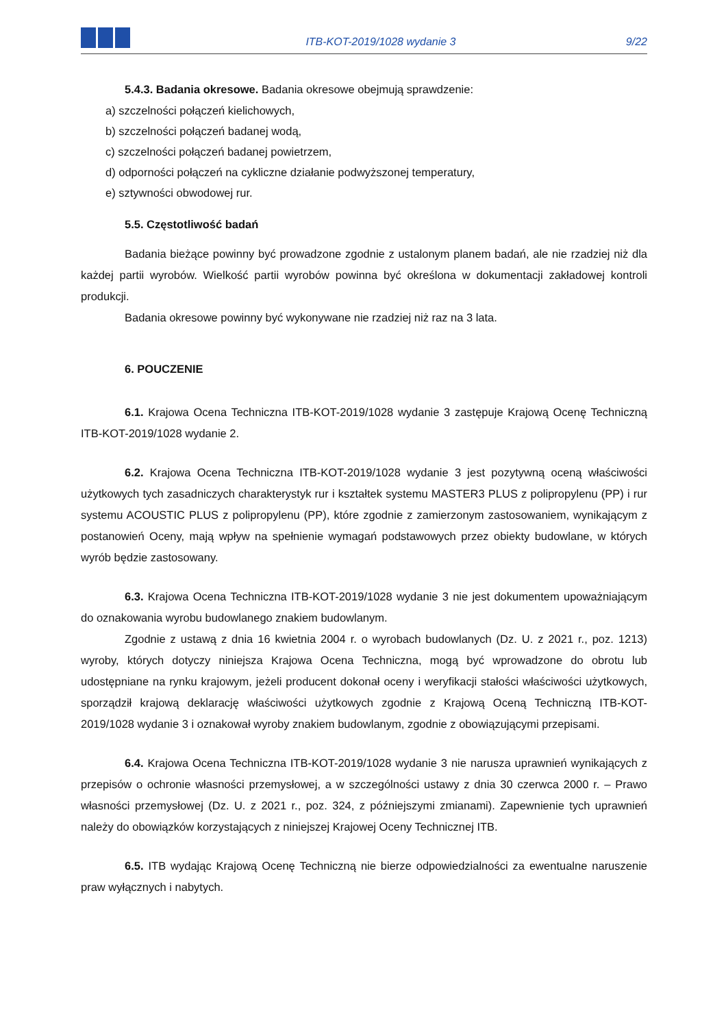ITB-KOT-2019/1028 wydanie 3
9/22
5.4.3. Badania okresowe. Badania okresowe obejmują sprawdzenie:
a) szczelności połączeń kielichowych,
b) szczelności połączeń badanej wodą,
c) szczelności połączeń badanej powietrzem,
d) odporności połączeń na cykliczne działanie podwyższonej temperatury,
e) sztywności obwodowej rur.
5.5. Częstotliwość badań
Badania bieżące powinny być prowadzone zgodnie z ustalonym planem badań, ale nie rzadziej niż dla każdej partii wyrobów. Wielkość partii wyrobów powinna być określona w dokumentacji zakładowej kontroli produkcji.
Badania okresowe powinny być wykonywane nie rzadziej niż raz na 3 lata.
6. POUCZENIE
6.1. Krajowa Ocena Techniczna ITB-KOT-2019/1028 wydanie 3 zastępuje Krajową Ocenę Techniczną ITB-KOT-2019/1028 wydanie 2.
6.2. Krajowa Ocena Techniczna ITB-KOT-2019/1028 wydanie 3 jest pozytywną oceną właściwości użytkowych tych zasadniczych charakterystyk rur i kształtek systemu MASTER3 PLUS z polipropylenu (PP) i rur systemu ACOUSTIC PLUS z polipropylenu (PP), które zgodnie z zamierzonym zastosowaniem, wynikającym z postanowień Oceny, mają wpływ na spełnienie wymagań podstawowych przez obiekty budowlane, w których wyrób będzie zastosowany.
6.3. Krajowa Ocena Techniczna ITB-KOT-2019/1028 wydanie 3 nie jest dokumentem upoważniającym do oznakowania wyrobu budowlanego znakiem budowlanym.
Zgodnie z ustawą z dnia 16 kwietnia 2004 r. o wyrobach budowlanych (Dz. U. z 2021 r., poz. 1213) wyroby, których dotyczy niniejsza Krajowa Ocena Techniczna, mogą być wprowadzone do obrotu lub udostępniane na rynku krajowym, jeżeli producent dokonał oceny i weryfikacji stałości właściwości użytkowych, sporządził krajową deklarację właściwości użytkowych zgodnie z Krajową Oceną Techniczną ITB-KOT-2019/1028 wydanie 3 i oznakował wyroby znakiem budowlanym, zgodnie z obowiązującymi przepisami.
6.4. Krajowa Ocena Techniczna ITB-KOT-2019/1028 wydanie 3 nie narusza uprawnień wynikających z przepisów o ochronie własności przemysłowej, a w szczególności ustawy z dnia 30 czerwca 2000 r. – Prawo własności przemysłowej (Dz. U. z 2021 r., poz. 324, z późniejszymi zmianami). Zapewnienie tych uprawnień należy do obowiązków korzystających z niniejszej Krajowej Oceny Technicznej ITB.
6.5. ITB wydając Krajową Ocenę Techniczną nie bierze odpowiedzialności za ewentualne naruszenie praw wyłącznych i nabytych.